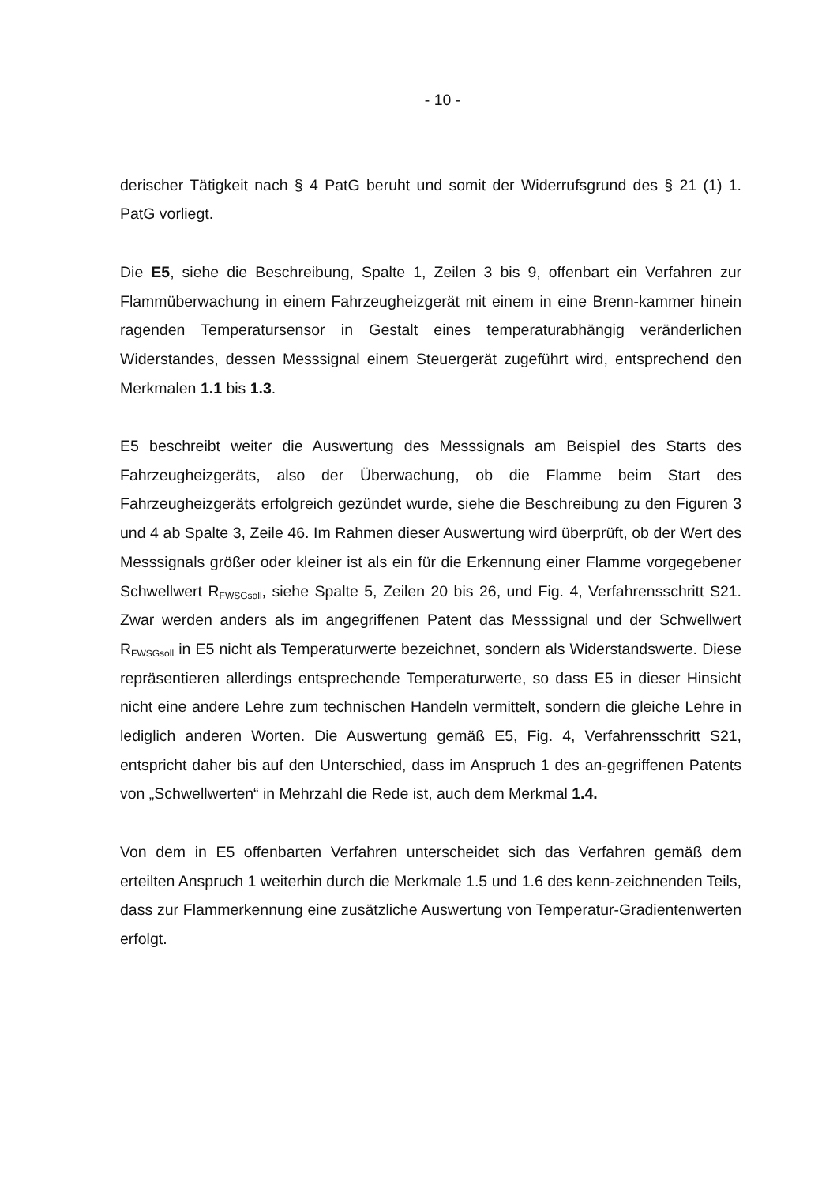- 10 -
derischer Tätigkeit nach § 4 PatG beruht und somit der Widerrufsgrund des § 21 (1) 1. PatG vorliegt.
Die E5, siehe die Beschreibung, Spalte 1, Zeilen 3 bis 9, offenbart ein Verfahren zur Flammüberwachung in einem Fahrzeugheizgerät mit einem in eine Brenn-kammer hinein ragenden Temperatursensor in Gestalt eines temperaturabhängig veränderlichen Widerstandes, dessen Messsignal einem Steuergerät zugeführt wird, entsprechend den Merkmalen 1.1 bis 1.3.
E5 beschreibt weiter die Auswertung des Messsignals am Beispiel des Starts des Fahrzeugheizgeräts, also der Überwachung, ob die Flamme beim Start des Fahrzeugheizgeräts erfolgreich gezündet wurde, siehe die Beschreibung zu den Figuren 3 und 4 ab Spalte 3, Zeile 46. Im Rahmen dieser Auswertung wird überprüft, ob der Wert des Messsignals größer oder kleiner ist als ein für die Erkennung einer Flamme vorgegebener Schwellwert R<sub>FWSGsoll</sub>, siehe Spalte 5, Zeilen 20 bis 26, und Fig. 4, Verfahrensschritt S21. Zwar werden anders als im angegriffenen Patent das Messsignal und der Schwellwert R<sub>FWSGsoll</sub> in E5 nicht als Temperaturwerte bezeichnet, sondern als Widerstandswerte. Diese repräsentieren allerdings entsprechende Temperaturwerte, so dass E5 in dieser Hinsicht nicht eine andere Lehre zum technischen Handeln vermittelt, sondern die gleiche Lehre in lediglich anderen Worten. Die Auswertung gemäß E5, Fig. 4, Verfahrensschritt S21, entspricht daher bis auf den Unterschied, dass im Anspruch 1 des an-gegriffenen Patents von „Schwellwerten“ in Mehrzahl die Rede ist, auch dem Merkmal 1.4.
Von dem in E5 offenbarten Verfahren unterscheidet sich das Verfahren gemäß dem erteilten Anspruch 1 weiterhin durch die Merkmale 1.5 und 1.6 des kenn-zeichnenden Teils, dass zur Flammerkennung eine zusätzliche Auswertung von Temperatur-Gradientenwerten erfolgt.